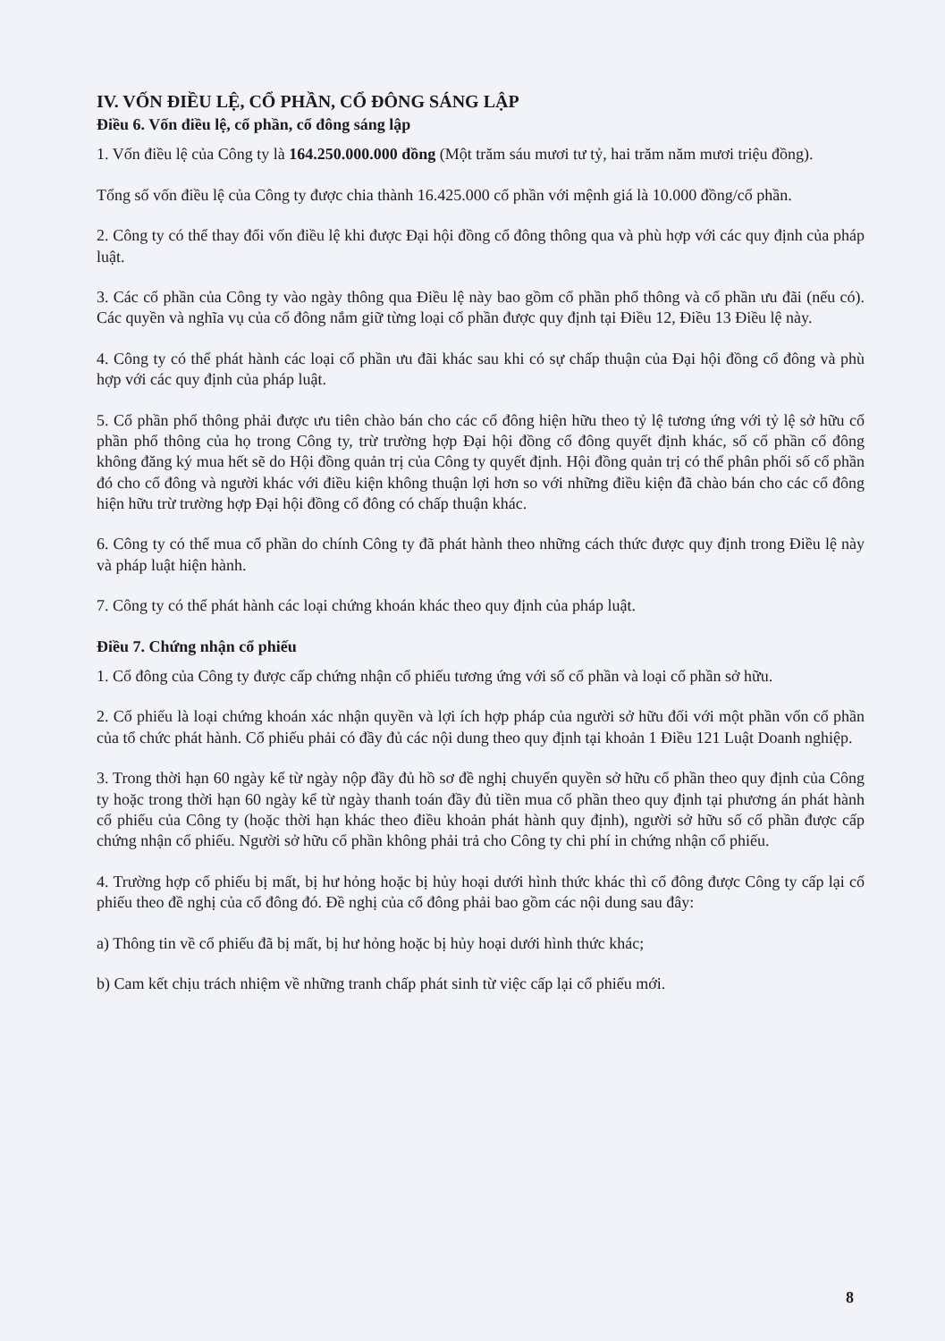IV. VỐN ĐIỀU LỆ, CỔ PHẦN, CỔ ĐÔNG SÁNG LẬP
Điều 6. Vốn điều lệ, cổ phần, cổ đông sáng lập
1. Vốn điều lệ của Công ty là 164.250.000.000 đồng (Một trăm sáu mươi tư tỷ, hai trăm năm mươi triệu đồng).
Tổng số vốn điều lệ của Công ty được chia thành 16.425.000 cổ phần với mệnh giá là 10.000 đồng/cổ phần.
2. Công ty có thể thay đổi vốn điều lệ khi được Đại hội đồng cổ đông thông qua và phù hợp với các quy định của pháp luật.
3. Các cổ phần của Công ty vào ngày thông qua Điều lệ này bao gồm cổ phần phổ thông và cổ phần ưu đãi (nếu có). Các quyền và nghĩa vụ của cổ đông nắm giữ từng loại cổ phần được quy định tại Điều 12, Điều 13 Điều lệ này.
4. Công ty có thể phát hành các loại cổ phần ưu đãi khác sau khi có sự chấp thuận của Đại hội đồng cổ đông và phù hợp với các quy định của pháp luật.
5. Cổ phần phổ thông phải được ưu tiên chào bán cho các cổ đông hiện hữu theo tỷ lệ tương ứng với tỷ lệ sở hữu cổ phần phổ thông của họ trong Công ty, trừ trường hợp Đại hội đồng cổ đông quyết định khác, số cổ phần cổ đông không đăng ký mua hết sẽ do Hội đồng quản trị của Công ty quyết định. Hội đồng quản trị có thể phân phối số cổ phần đó cho cổ đông và người khác với điều kiện không thuận lợi hơn so với những điều kiện đã chào bán cho các cổ đông hiện hữu trừ trường hợp Đại hội đồng cổ đông có chấp thuận khác.
6. Công ty có thể mua cổ phần do chính Công ty đã phát hành theo những cách thức được quy định trong Điều lệ này và pháp luật hiện hành.
7. Công ty có thể phát hành các loại chứng khoán khác theo quy định của pháp luật.
Điều 7. Chứng nhận cổ phiếu
1. Cổ đông của Công ty được cấp chứng nhận cổ phiếu tương ứng với số cổ phần và loại cổ phần sở hữu.
2. Cổ phiếu là loại chứng khoán xác nhận quyền và lợi ích hợp pháp của người sở hữu đối với một phần vốn cổ phần của tổ chức phát hành. Cổ phiếu phải có đầy đủ các nội dung theo quy định tại khoản 1 Điều 121 Luật Doanh nghiệp.
3. Trong thời hạn 60 ngày kể từ ngày nộp đầy đủ hồ sơ đề nghị chuyển quyền sở hữu cổ phần theo quy định của Công ty hoặc trong thời hạn 60 ngày kể từ ngày thanh toán đầy đủ tiền mua cổ phần theo quy định tại phương án phát hành cổ phiếu của Công ty (hoặc thời hạn khác theo điều khoản phát hành quy định), người sở hữu số cổ phần được cấp chứng nhận cổ phiếu. Người sở hữu cổ phần không phải trả cho Công ty chi phí in chứng nhận cổ phiếu.
4. Trường hợp cổ phiếu bị mất, bị hư hỏng hoặc bị hủy hoại dưới hình thức khác thì cổ đông được Công ty cấp lại cổ phiếu theo đề nghị của cổ đông đó. Đề nghị của cổ đông phải bao gồm các nội dung sau đây:
a) Thông tin về cổ phiếu đã bị mất, bị hư hỏng hoặc bị hủy hoại dưới hình thức khác;
b) Cam kết chịu trách nhiệm về những tranh chấp phát sinh từ việc cấp lại cổ phiếu mới.
8